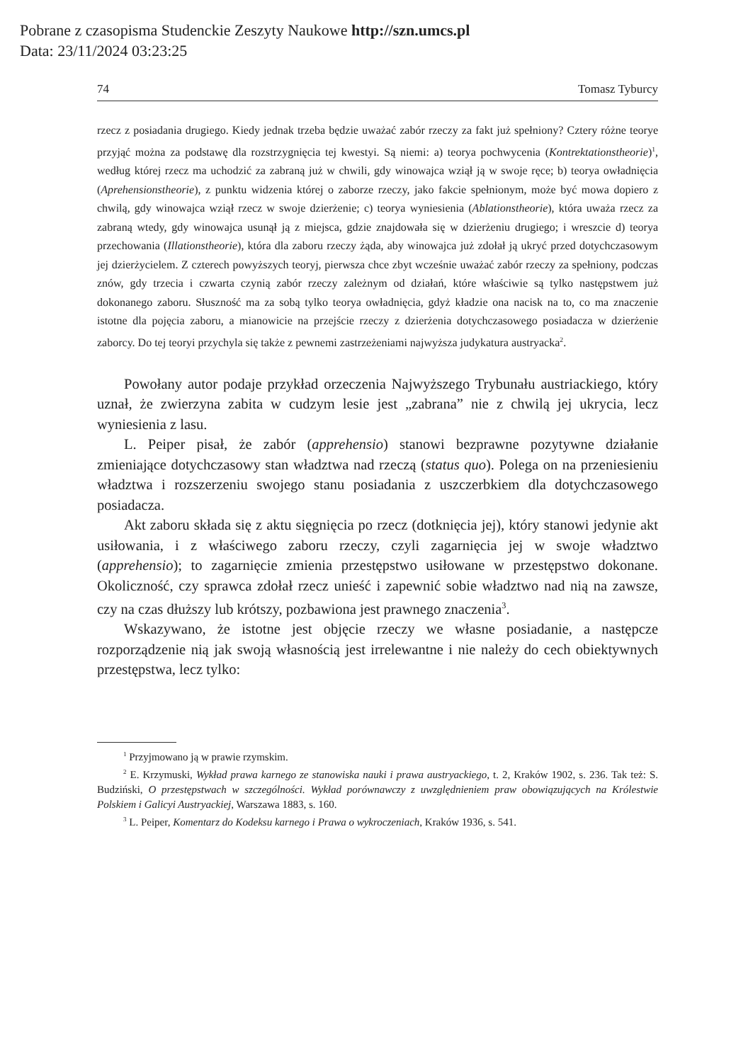Pobrane z czasopisma Studenckie Zeszyty Naukowe http://szn.umcs.pl
Data: 23/11/2024 03:23:25
74 Tomasz Tyburcy
rzecz z posiadania drugiego. Kiedy jednak trzeba będzie uważać zabór rzeczy za fakt już spełniony? Cztery różne teorye przyjąć można za podstawę dla rozstrzygnięcia tej kwestyi. Są niemi: a) teorya pochwycenia (Kontrektationstheorie)<sup>1</sup>, według której rzecz ma uchodzić za zabraną już w chwili, gdy winowajca wziął ją w swoje ręce; b) teorya owładnięcia (Aprehensionstheorie), z punktu widzenia której o zaborze rzeczy, jako fakcie spełnionym, może być mowa dopiero z chwilą, gdy winowajca wziął rzecz w swoje dzierżenie; c) teorya wyniesienia (Ablationstheorie), która uważa rzecz za zabraną wtedy, gdy winowajca usunął ją z miejsca, gdzie znajdowała się w dzierżeniu drugiego; i wreszcie d) teorya przechowania (Illationstheorie), która dla zaboru rzeczy żąda, aby winowajca już zdołał ją ukryć przed dotychczasowym jej dzierżycielem. Z czterech powyższych teoryj, pierwsza chce zbyt wcześnie uważać zabór rzeczy za spełniony, podczas znów, gdy trzecia i czwarta czynią zabór rzeczy zależnym od działań, które właściwie są tylko następstwem już dokonanego zaboru. Słuszność ma za sobą tylko teorya owładnięcia, gdyż kładzie ona nacisk na to, co ma znaczenie istotne dla pojęcia zaboru, a mianowicie na przejście rzeczy z dzierżenia dotychczasowego posiadacza w dzierżenie zaborcy. Do tej teoryi przychyla się także z pewnemi zastrzeżeniami najwyższa judykatura austryacka<sup>2</sup>.
Powołany autor podaje przykład orzeczenia Najwyższego Trybunału austriackiego, który uznał, że zwierzyna zabita w cudzym lesie jest „zabrana” nie z chwilą jej ukrycia, lecz wyniesienia z lasu.
L. Peiper pisał, że zabór (apprehensio) stanowi bezprawne pozytywne działanie zmieniające dotychczasowy stan władztwa nad rzeczą (status quo). Polega on na przeniesieniu władztwa i rozszerzeniu swojego stanu posiadania z uszczerbkiem dla dotychczasowego posiadacza.
Akt zaboru składa się z aktu sięgnięcia po rzecz (dotknięcia jej), który stanowi jedynie akt usiłowania, i z właściwego zaboru rzeczy, czyli zagarnięcia jej w swoje władztwo (apprehensio); to zagarnięcie zmienia przestępstwo usiłowane w przestępstwo dokonane. Okoliczność, czy sprawca zdołał rzecz unieść i zapewnić sobie władztwo nad nią na zawsze, czy na czas dłuższy lub krótszy, pozbawiona jest prawnego znaczenia<sup>3</sup>.
Wskazywano, że istotne jest objęcie rzeczy we własne posiadanie, a następcze rozporządzenie nią jak swoją własnością jest irrelewantne i nie należy do cech obiektywnych przestępstwa, lecz tylko:
<sup>1</sup> Przyjmowano ją w prawie rzymskim.
<sup>2</sup> E. Krzymuski, Wykład prawa karnego ze stanowiska nauki i prawa austryackiego, t. 2, Kraków 1902, s. 236. Tak też: S. Budziński, O przestępstwach w szczególności. Wykład porównawczy z uwzględnieniem praw obowiązujących na Królestwie Polskiem i Galicyi Austryackiej, Warszawa 1883, s. 160.
<sup>3</sup> L. Peiper, Komentarz do Kodeksu karnego i Prawa o wykroczeniach, Kraków 1936, s. 541.